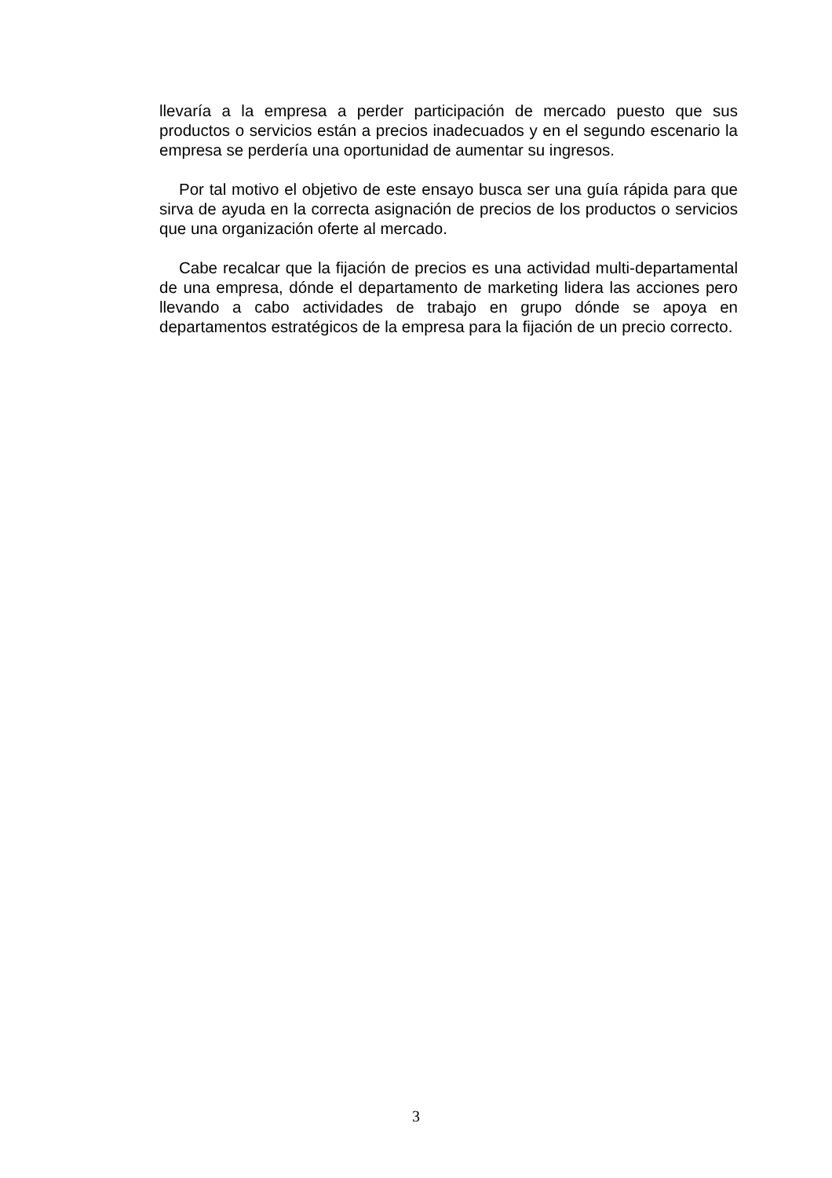llevaría a la empresa a perder participación de mercado puesto que sus productos o servicios están a precios inadecuados y en el segundo escenario la empresa se perdería una oportunidad de aumentar su ingresos.
Por tal motivo el objetivo de este ensayo busca ser una guía rápida para que sirva de ayuda en la correcta asignación de precios de los productos o servicios que una organización oferte al mercado.
Cabe recalcar que la fijación de precios es una actividad multi-departamental de una empresa, dónde el departamento de marketing lidera las acciones pero llevando a cabo actividades de trabajo en grupo dónde se apoya en departamentos estratégicos de la empresa para la fijación de un precio correcto.
3